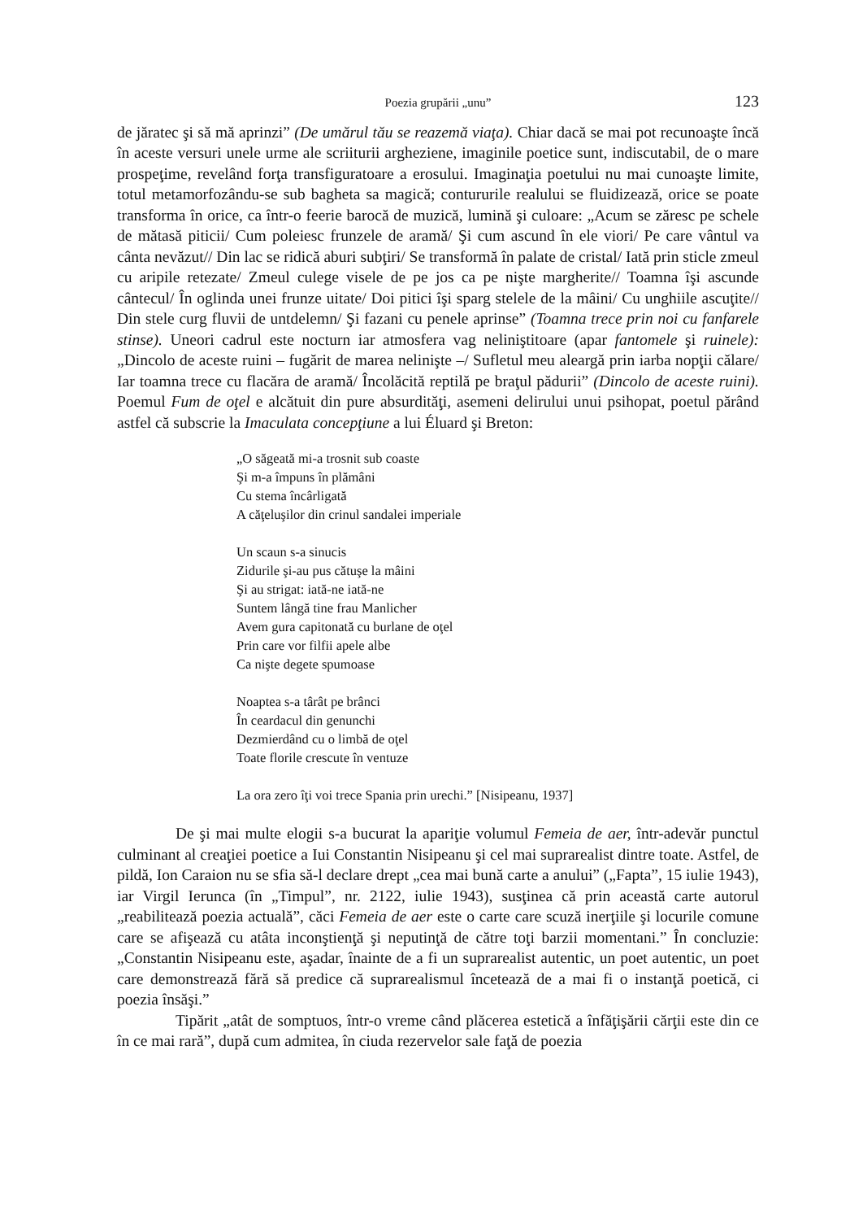Poezia grupării „unu” 123
de jăratec şi să mă aprinzi” (De umărul tău se reazemă viaţa). Chiar dacă se mai pot recunoaşte încă în aceste versuri unele urme ale scriiturii argheziene, imaginile poetice sunt, indiscutabil, de o mare prospeţime, revelând forţa transfiguratoare a erosului. Imaginaţia poetului nu mai cunoaşte limite, totul metamorfozându-se sub bagheta sa magică; contururile realului se fluidizează, orice se poate transforma în orice, ca într-o feerie barocă de muzică, lumină şi culoare: „Acum se zăresc pe schele de mătasă piticii/ Cum poleiesc frunzele de aramă/ Şi cum ascund în ele viori/ Pe care vântul va cânta nevăzut// Din lac se ridică aburi subţiri/ Se transformă în palate de cristal/ Iată prin sticle zmeul cu aripile retezate/ Zmeul culege visele de pe jos ca pe nişte margherite// Toamna îşi ascunde cântecul/ În oglinda unei frunze uitate/ Doi pitici îşi sparg stelele de la mâini/ Cu unghiile ascuţite// Din stele curg fluvii de untdelemn/ Şi fazani cu penele aprinse” (Toamna trece prin noi cu fanfarele stinse). Uneori cadrul este nocturn iar atmosfera vag neliniştitoare (apar fantomele şi ruinele): „Dincolo de aceste ruini – fugărit de marea nelinişte –/ Sufletul meu aleargă prin iarba nopţii călare/ Iar toamna trece cu flacăra de aramă/ Încolăcită reptilă pe braţul pădurii” (Dincolo de aceste ruini). Poemul Fum de oţel e alcătuit din pure absurdităţi, asemeni delirului unui psihopat, poetul părând astfel că subscrie la Imaculata concepţiune a lui Éluard şi Breton:
„O săgeată mi-a trosnit sub coaste
Şi m-a împuns în plămâni
Cu stema încârligată
A căţeluşilor din crinul sandalei imperiale
Un scaun s-a sinucis
Zidurile şi-au pus cătuşe la mâini
Şi au strigat: iată-ne iată-ne
Suntem lângă tine frau Manlicher
Avem gura capitonată cu burlane de oţel
Prin care vor filfii apele albe
Ca nişte degete spumoase
Noaptea s-a târât pe brânci
În ceardacul din genunchi
Dezmierdând cu o limbă de oţel
Toate florile crescute în ventuze
La ora zero îţi voi trece Spania prin urechi.” [Nisipeanu, 1937]
De şi mai multe elogii s-a bucurat la apariţie volumul Femeia de aer, într-adevăr punctul culminant al creaţiei poetice a Iui Constantin Nisipeanu şi cel mai suprarealist dintre toate. Astfel, de pildă, Ion Caraion nu se sfia să-l declare drept „cea mai bună carte a anului” („Fapta”, 15 iulie 1943), iar Virgil Ierunca (în „Timpul”, nr. 2122, iulie 1943), susţinea că prin această carte autorul „reabilitează poezia actuală”, căci Femeia de aer este o carte care scuză inerţiile şi locurile comune care se afişează cu atâta inconştienţă şi neputinţă de către toţi barzii momentani.” În concluzie: „Constantin Nisipeanu este, aşadar, înainte de a fi un suprarealist autentic, un poet autentic, un poet care demonstrează fără să predice că suprarealismul încetează de a mai fi o instanţă poetică, ci poezia însăşi.”
Tipărit „atât de somptuos, într-o vreme când plăcerea estetică a înfăţişării cărţii este din ce în ce mai rară”, după cum admitea, în ciuda rezervelor sale faţă de poezia